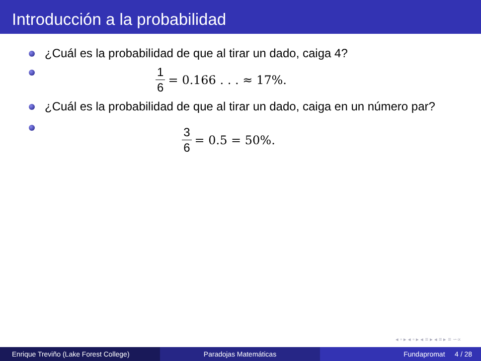Introducción a la probabilidad
¿Cuál es la probabilidad de que al tirar un dado, caiga 4?
1 6 = 0.166 . . . ≈ 17%.
¿Cuál es la probabilidad de que al tirar un dado, caiga en un número par?
3 6 = 0.5 = 50%.
◂ ▫ ▸ ◂ ▫ ▸ ◂ ≡ ▸ ◂ ≡ ▸ ≡ ∽∝
Enrique Treviño (Lake Forest College) Paradojas Matemáticas Fundapromat 4 / 28